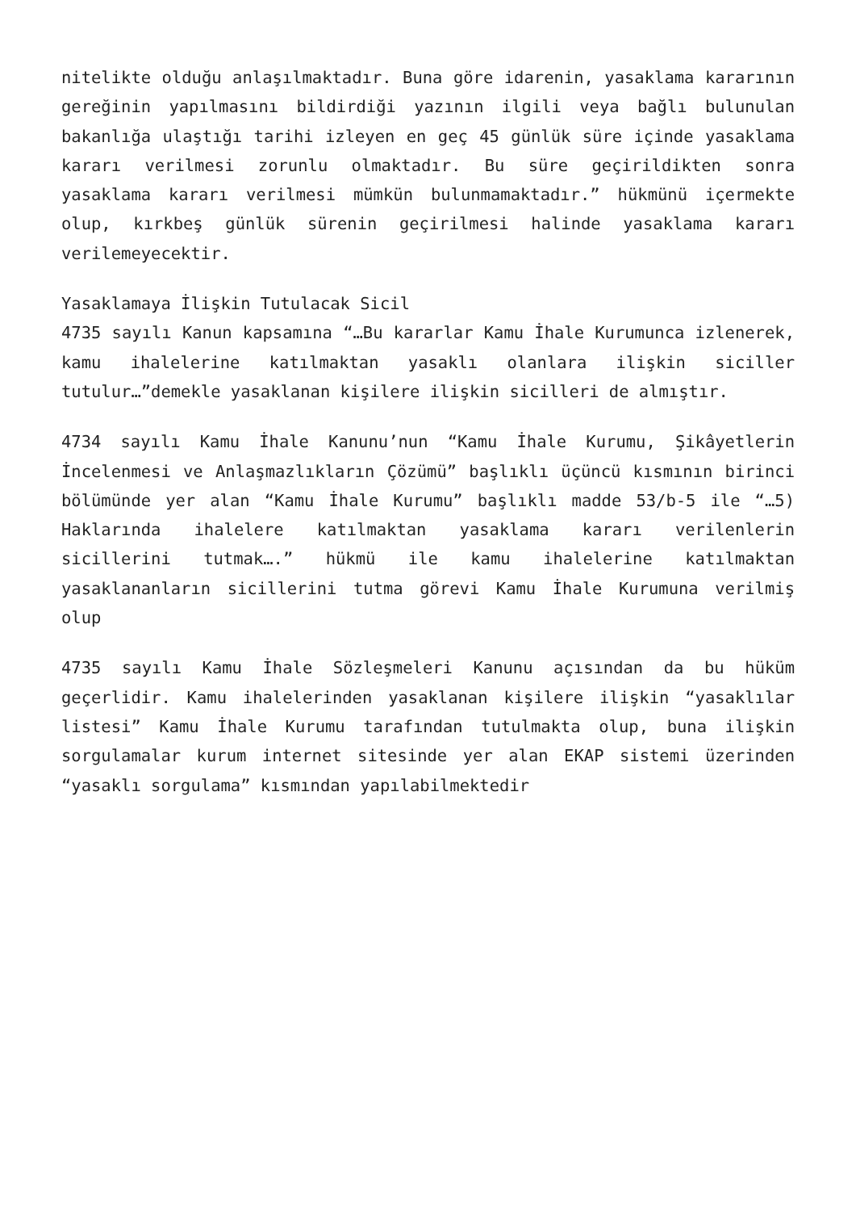nitelikte olduğu anlaşılmaktadır. Buna göre idarenin, yasaklama kararının gereğinin yapılmasını bildirdiği yazının ilgili veya bağlı bulunulan bakanlığa ulaştığı tarihi izleyen en geç 45 günlük süre içinde yasaklama kararı verilmesi zorunlu olmaktadır. Bu süre geçirildikten sonra yasaklama kararı verilmesi mümkün bulunmamaktadır.” hükmünü içermekte olup, kırkbeş günlük sürenin geçirilmesi halinde yasaklama kararı verilemeyecektir.
Yasaklamaya İlişkin Tutulacak Sicil
4735 sayılı Kanun kapsamına “…Bu kararlar Kamu İhale Kurumunca izlenerek, kamu ihalelerine katılmaktan yasaklı olanlara ilişkin siciller tutulur…”demekle yasaklanan kişilere ilişkin sicilleri de almıştır.
4734 sayılı Kamu İhale Kanunu’nun “Kamu İhale Kurumu, Şikâyetlerin İncelenmesi ve Anlaşmazlıkların Çözümü” başlıklı üçüncü kısmının birinci bölümünde yer alan “Kamu İhale Kurumu” başlıklı madde 53/b-5 ile “…5) Haklarında ihalelere katılmaktan yasaklama kararı verilenlerin sicillerini tutmak….” hükmü ile kamu ihalelerine katılmaktan yasaklananların sicillerini tutma görevi Kamu İhale Kurumuna verilmiş olup
4735 sayılı Kamu İhale Sözleşmeleri Kanunu açısından da bu hüküm geçerlidir. Kamu ihalelerinden yasaklanan kişilere ilişkin “yasaklılar listesi” Kamu İhale Kurumu tarafından tutulmakta olup, buna ilişkin sorgulamalar kurum internet sitesinde yer alan EKAP sistemi üzerinden “yasaklı sorgulama” kısmından yapılabilmektedir